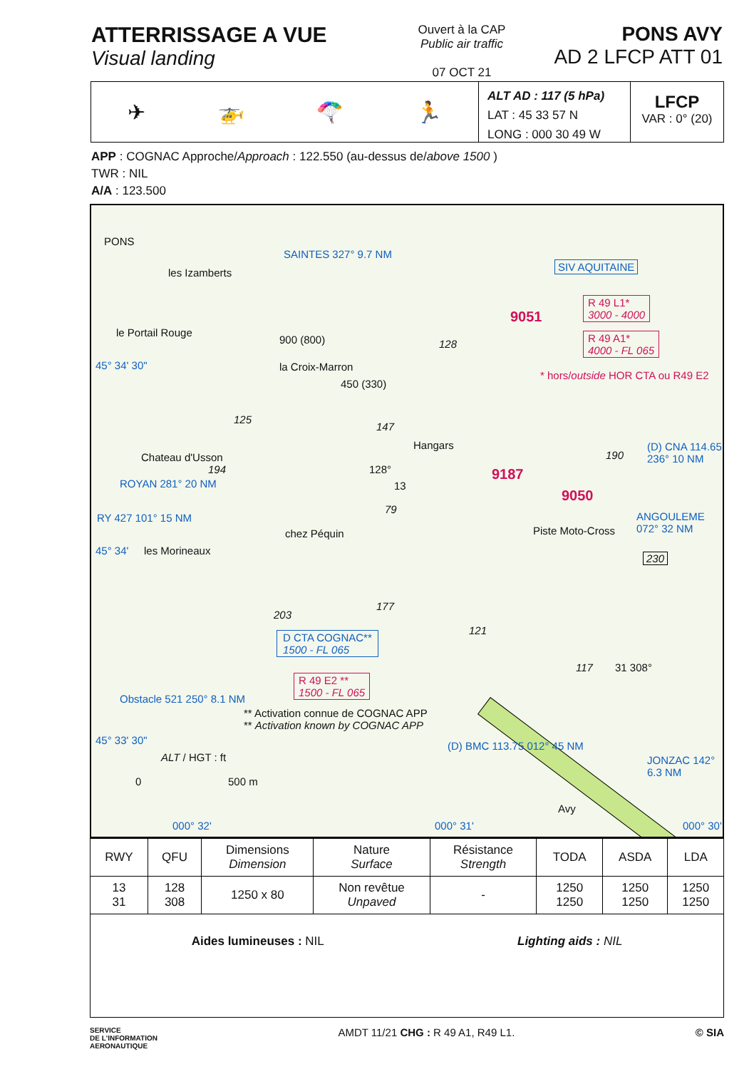ATTERRISSAGE A VUE
Visual landing
Ouvert à la CAP
Public air traffic
07 OCT 21
PONS AVY
AD 2 LFCP ATT 01
✈ 🚁 🪂 🏃
ALT AD : 117 (5 hPa)
LAT : 45 33 57 N
LONG : 000 30 49 W
LFCP
VAR : 0° (20)
APP : COGNAC Approche/Approach : 122.550 (au-dessus de/above 1500 )
TWR : NIL
A/A : 123.500
PONS
SAINTES 327° 9.7 NM
les Izamberts
SIV AQUITAINE
9051
R 49 L1*
3000 - 4000
R 49 A1*
4000 - FL 065
le Portail Rouge
128 900 (800)
la Croix-Marron
450 (330)
* hors/outside HOR CTA ou R49 E2
45° 34' 30"
125
147
Hangars
Chateau d'Usson
194 128°
13
9187
190
(D) CNA 114.65 236° 10 NM
9050
ROYAN 281° 20 NM
79
RY 427 101° 15 NM
chez Péquin Piste Moto-Cross
ANGOULEME 072° 32 NM
230
les Morineaux 45° 34'
177
203
D CTA COGNAC**
1500 - FL 065
121
117 31 308°
R 49 E2 **
1500 - FL 065
Obstacle 521 250° 8.1 NM
** Activation connue de COGNAC APP
** Activation known by COGNAC APP
45° 33' 30"
ALT / HGT : ft
(D) BMC 113.75 012° 45 NM
JONZAC 142° 6.3 NM
0 500 m
Avy
000° 32' 000° 31' 000° 30'
| RWY | QFU | Dimensions Dimension | Nature Surface | Résistance Strength | TODA | ASDA | LDA |
| --- | --- | --- | --- | --- | --- | --- | --- |
| 13 31 | 128 308 | 1250 x 80 | Non revêtue Unpaved | - | 1250 1250 | 1250 1250 | 1250 1250 |
| Aides lumineuses : NIL Lighting aids : NIL | | | | | | | |
SERVICE
DE L'INFORMATION
AERONAUTIQUE
AMDT 11/21 CHG : R 49 A1, R49 L1.
© SIA